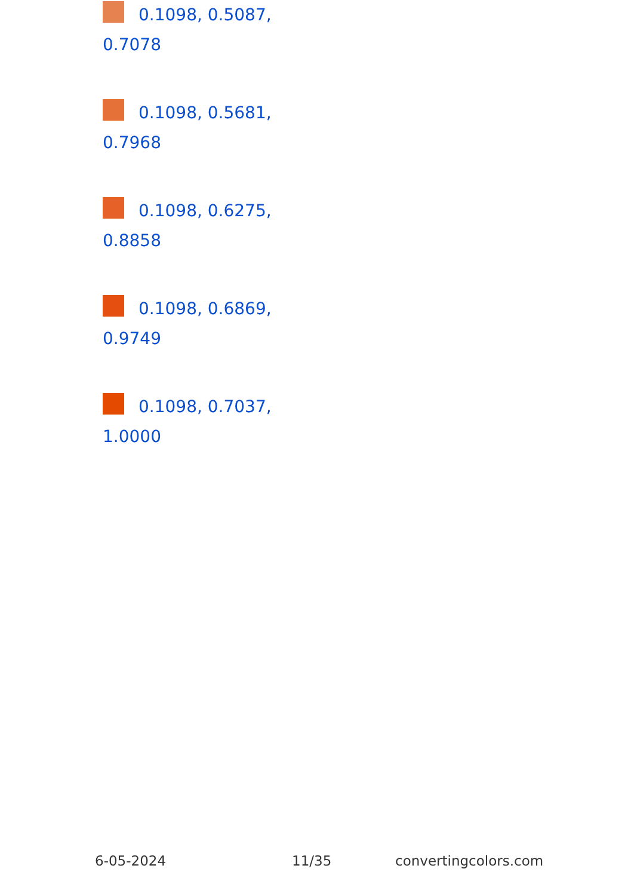0.1098, 0.5087, 0.7078
0.1098, 0.5681, 0.7968
0.1098, 0.6275, 0.8858
0.1098, 0.6869, 0.9749
0.1098, 0.7037, 1.0000
6-05-2024 11/35 convertingcolors.com